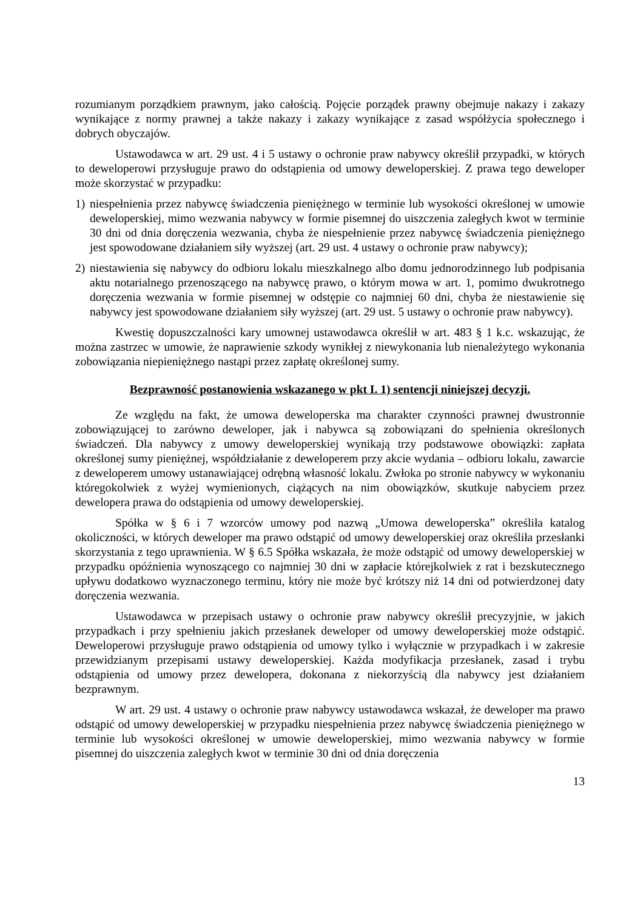rozumianym porządkiem prawnym, jako całością. Pojęcie porządek prawny obejmuje nakazy i zakazy wynikające z normy prawnej a także nakazy i zakazy wynikające z zasad współżycia społecznego i dobrych obyczajów.
Ustawodawca w art. 29 ust. 4 i 5 ustawy o ochronie praw nabywcy określił przypadki, w których to deweloperowi przysługuje prawo do odstąpienia od umowy deweloperskiej. Z prawa tego deweloper może skorzystać w przypadku:
1) niespełnienia przez nabywcę świadczenia pieniężnego w terminie lub wysokości określonej w umowie deweloperskiej, mimo wezwania nabywcy w formie pisemnej do uiszczenia zaległych kwot w terminie 30 dni od dnia doręczenia wezwania, chyba że niespełnienie przez nabywcę świadczenia pieniężnego jest spowodowane działaniem siły wyższej (art. 29 ust. 4 ustawy o ochronie praw nabywcy);
2) niestawienia się nabywcy do odbioru lokalu mieszkalnego albo domu jednorodzinnego lub podpisania aktu notarialnego przenoszącego na nabywcę prawo, o którym mowa w art. 1, pomimo dwukrotnego doręczenia wezwania w formie pisemnej w odstępie co najmniej 60 dni, chyba że niestawienie się nabywcy jest spowodowane działaniem siły wyższej (art. 29 ust. 5 ustawy o ochronie praw nabywcy).
Kwestię dopuszczalności kary umownej ustawodawca określił w art. 483 § 1 k.c. wskazując, że można zastrzec w umowie, że naprawienie szkody wynikłej z niewykonania lub nienależytego wykonania zobowiązania niepieniężnego nastąpi przez zapłatę określonej sumy.
Bezprawność postanowienia wskazanego w pkt I. 1) sentencji niniejszej decyzji.
Ze względu na fakt, że umowa deweloperska ma charakter czynności prawnej dwustronnie zobowiązującej to zarówno deweloper, jak i nabywca są zobowiązani do spełnienia określonych świadczeń. Dla nabywcy z umowy deweloperskiej wynikają trzy podstawowe obowiązki: zapłata określonej sumy pieniężnej, współdziałanie z deweloperem przy akcie wydania – odbioru lokalu, zawarcie z deweloperem umowy ustanawiającej odrębną własność lokalu. Zwłoka po stronie nabywcy w wykonaniu któregokolwiek z wyżej wymienionych, ciążących na nim obowiązków, skutkuje nabyciem przez dewelopera prawa do odstąpienia od umowy deweloperskiej.
Spółka w § 6 i 7 wzorców umowy pod nazwą „Umowa deweloperska” określiła katalog okoliczności, w których deweloper ma prawo odstąpić od umowy deweloperskiej oraz określiła przesłanki skorzystania z tego uprawnienia. W § 6.5 Spółka wskazała, że może odstąpić od umowy deweloperskiej w przypadku opóźnienia wynoszącego co najmniej 30 dni w zapłacie którejkolwiek z rat i bezskutecznego upływu dodatkowo wyznaczonego terminu, który nie może być krótszy niż 14 dni od potwierdzonej daty doręczenia wezwania.
Ustawodawca w przepisach ustawy o ochronie praw nabywcy określił precyzyjnie, w jakich przypadkach i przy spełnieniu jakich przesłanek deweloper od umowy deweloperskiej może odstąpić. Deweloperowi przysługuje prawo odstąpienia od umowy tylko i wyłącznie w przypadkach i w zakresie przewidzianym przepisami ustawy deweloperskiej. Każda modyfikacja przesłanek, zasad i trybu odstąpienia od umowy przez dewelopera, dokonana z niekorzyścią dla nabywcy jest działaniem bezprawnym.
W art. 29 ust. 4 ustawy o ochronie praw nabywcy ustawodawca wskazał, że deweloper ma prawo odstąpić od umowy deweloperskiej w przypadku niespełnienia przez nabywcę świadczenia pieniężnego w terminie lub wysokości określonej w umowie deweloperskiej, mimo wezwania nabywcy w formie pisemnej do uiszczenia zaległych kwot w terminie 30 dni od dnia doręczenia
13